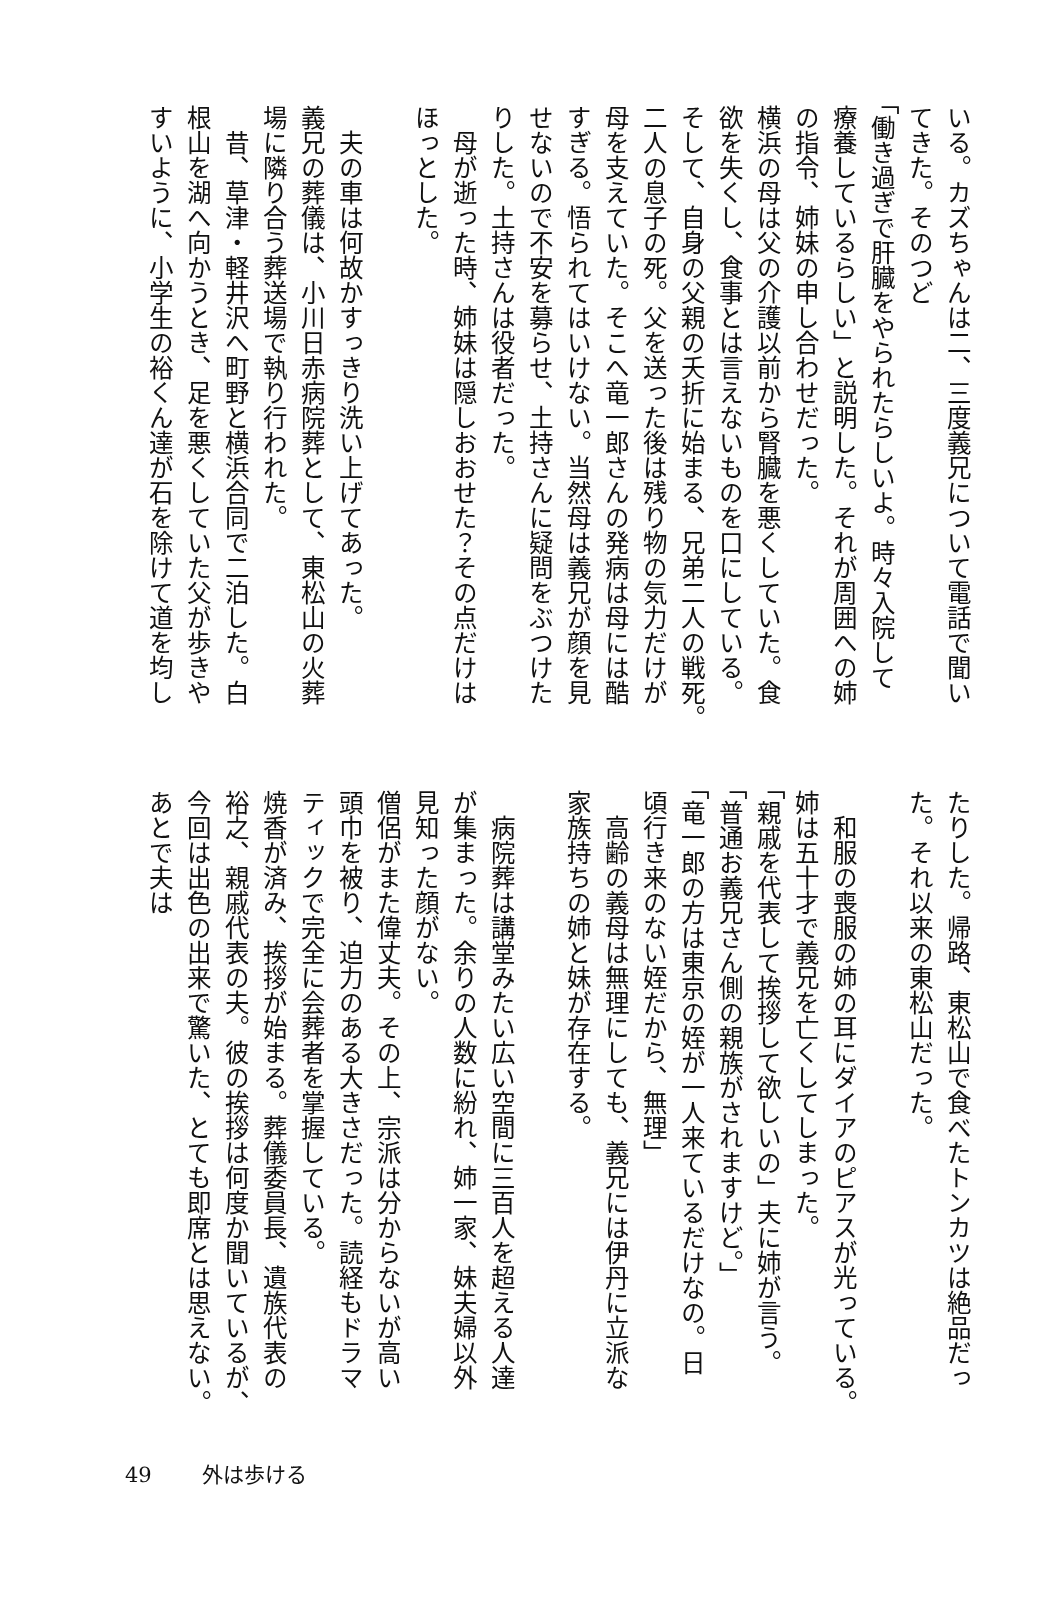いる。カズちゃんは二、三度義兄について電話で聞い
てきた。そのつど
「働き過ぎで肝臓をやられたらしいよ。時々入院して
療養しているらしい」と説明した。それが周囲への姉
の指令、姉妹の申し合わせだった。
横浜の母は父の介護以前から腎臓を悪くしていた。食
欲を失くし、食事とは言えないものを口にしている。
そして、自身の父親の夭折に始まる、兄弟二人の戦死。
二人の息子の死。父を送った後は残り物の気力だけが
母を支えていた。そこへ竜一郎さんの発病は母には酷
すぎる。悟られてはいけない。当然母は義兄が顔を見
せないので不安を募らせ、土持さんに疑問をぶつけた
りした。土持さんは役者だった。
　母が逝った時、姉妹は隠しおおせた？その点だけは
ほっとした。
　夫の車は何故かすっきり洗い上げてあった。
義兄の葬儀は、小川日赤病院葬として、東松山の火葬
場に隣り合う葬送場で執り行われた。
　昔、草津・軽井沢へ町野と横浜合同で二泊した。白
根山を湖へ向かうとき、足を悪くしていた父が歩きや
すいように、小学生の裕くん達が石を除けて道を均し
たりした。帰路、東松山で食べたトンカツは絶品だっ
た。それ以来の東松山だった。
　和服の喪服の姉の耳にダイアのピアスが光っている。
姉は五十才で義兄を亡くしてしまった。
「親戚を代表して挨拶して欲しいの」夫に姉が言う。
「普通お義兄さん側の親族がされますけど。」
「竜一郎の方は東京の姪が一人来ているだけなの。日
頃行き来のない姪だから、無理」
　高齢の義母は無理にしても、義兄には伊丹に立派な
家族持ちの姉と妹が存在する。
　病院葬は講堂みたい広い空間に三百人を超える人達
が集まった。余りの人数に紛れ、姉一家、妹夫婦以外
見知った顔がない。
僧侶がまた偉丈夫。その上、宗派は分からないが高い
頭巾を被り、迫力のある大きさだった。読経もドラマ
ティックで完全に会葬者を掌握している。
焼香が済み、挨拶が始まる。葬儀委員長、遺族代表の
裕之、親戚代表の夫。彼の挨拶は何度か聞いているが、
今回は出色の出来で驚いた、とても即席とは思えない。
あとで夫は
49 外は歩ける